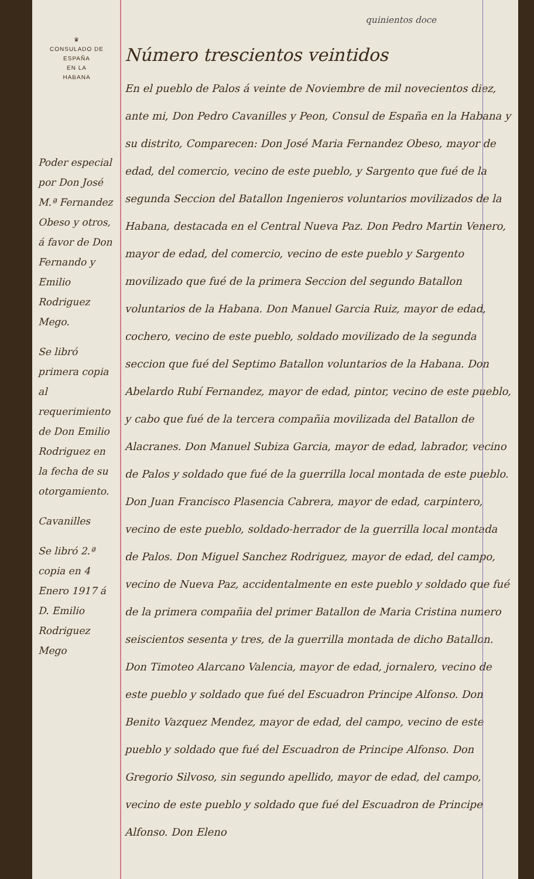quinientos doce
♛
CONSULADO DE ESPAÑA
EN LA
HABANA
Poder especial por Don José M.ª Fernandez Obeso y otros, á favor de Don Fernando y Emilio Rodriguez Mego.
Se libró primera copia al requerimiento de Don Emilio Rodriguez en la fecha de su otorgamiento.
Cavanilles
Se libró 2.ª copia en 4 Enero 1917 á D. Emilio Rodriguez Mego
Número trescientos veintidos
En el pueblo de Palos á veinte de Noviembre de mil novecientos diez, ante mi, Don Pedro Cavanilles y Peon, Consul de España en la Habana y su distrito, Comparecen: Don José Maria Fernandez Obeso, mayor de edad, del comercio, vecino de este pueblo, y Sargento que fué de la segunda Seccion del Batallon Ingenieros voluntarios movilizados de la Habana, destacada en el Central Nueva Paz. Don Pedro Martin Venero, mayor de edad, del comercio, vecino de este pueblo y Sargento movilizado que fué de la primera Seccion del segundo Batallon voluntarios de la Habana. Don Manuel Garcia Ruiz, mayor de edad, cochero, vecino de este pueblo, soldado movilizado de la segunda seccion que fué del Septimo Batallon voluntarios de la Habana. Don Abelardo Rubí Fernandez, mayor de edad, pintor, vecino de este pueblo, y cabo que fué de la tercera compañia movilizada del Batallon de Alacranes. Don Manuel Subiza Garcia, mayor de edad, labrador, vecino de Palos y soldado que fué de la guerrilla local montada de este pueblo. Don Juan Francisco Plasencia Cabrera, mayor de edad, carpintero, vecino de este pueblo, soldado-herrador de la guerrilla local montada de Palos. Don Miguel Sanchez Rodriguez, mayor de edad, del campo, vecino de Nueva Paz, accidentalmente en este pueblo y soldado que fué de la primera compañia del primer Batallon de Maria Cristina numero seiscientos sesenta y tres, de la guerrilla montada de dicho Batallon. Don Timoteo Alarcano Valencia, mayor de edad, jornalero, vecino de este pueblo y soldado que fué del Escuadron Principe Alfonso. Don Benito Vazquez Mendez, mayor de edad, del campo, vecino de este pueblo y soldado que fué del Escuadron de Principe Alfonso. Don Gregorio Silvoso, sin segundo apellido, mayor de edad, del campo, vecino de este pueblo y soldado que fué del Escuadron de Principe Alfonso. Don Eleno